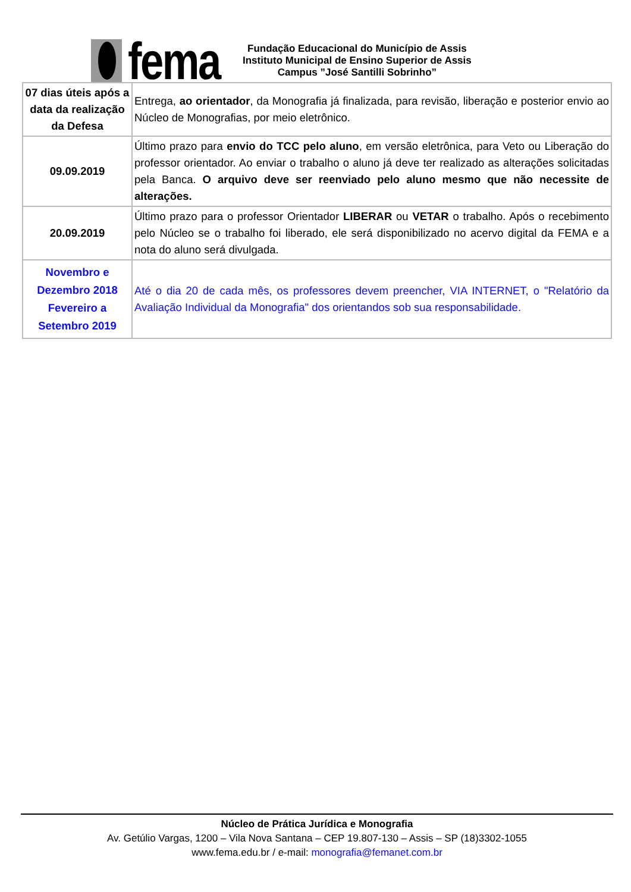fema
Fundação Educacional do Município de Assis
Instituto Municipal de Ensino Superior de Assis
Campus ”José Santilli Sobrinho”
| 07 dias úteis após a data da realização da Defesa | Entrega, ao orientador , da Monografia já finalizada, para revisão, liberação e posterior envio ao Núcleo de Monografias, por meio eletrônico. |
| 09.09.2019 | Último prazo para envio do TCC pelo aluno , em versão eletrônica, para Veto ou Liberação do professor orientador. Ao enviar o trabalho o aluno já deve ter realizado as alterações solicitadas pela Banca. O arquivo deve ser reenviado pelo aluno mesmo que não necessite de alterações. |
| 20.09.2019 | Último prazo para o professor Orientador LIBERAR ou VETAR o trabalho. Após o recebimento pelo Núcleo se o trabalho foi liberado, ele será disponibilizado no acervo digital da FEMA e a nota do aluno será divulgada. |
| Novembro e Dezembro 2018 Fevereiro a Setembro 2019 | Até o dia 20 de cada mês, os professores devem preencher, VIA INTERNET, o "Relatório da Avaliação Individual da Monografia" dos orientandos sob sua responsabilidade. |
Núcleo de Prática Jurídica e Monografia
Av. Getúlio Vargas, 1200 – Vila Nova Santana – CEP 19.807-130 – Assis – SP (18)3302-1055
www.fema.edu.br / e-mail: monografia@femanet.com.br